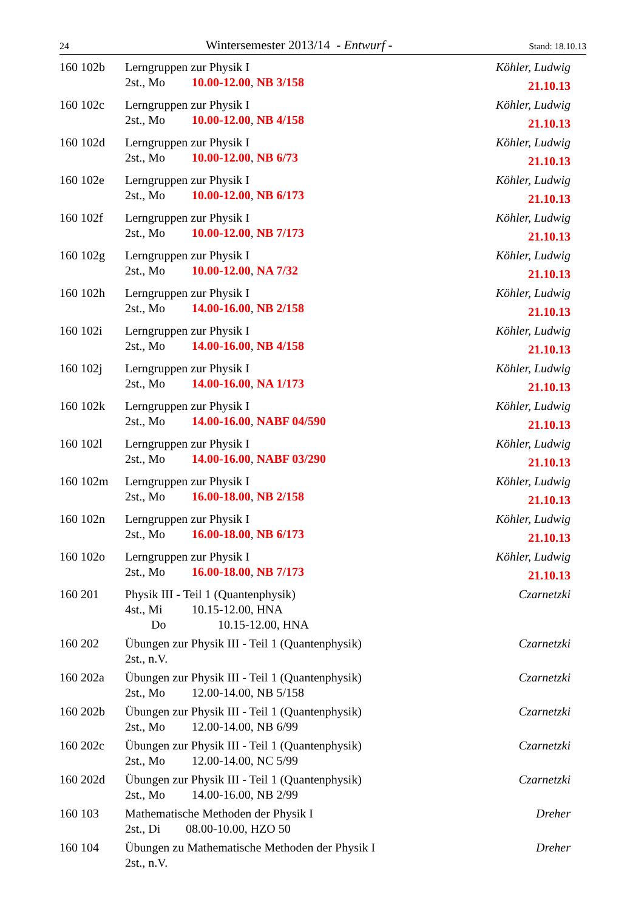24 Wintersemester 2013/14 - Entwurf - Stand: 18.10.13
160 102b Lerngruppen zur Physik I
2st., Mo 10.00-12.00, NB 3/158
Köhler, Ludwig
21.10.13
160 102c Lerngruppen zur Physik I
2st., Mo 10.00-12.00, NB 4/158
Köhler, Ludwig
21.10.13
160 102d Lerngruppen zur Physik I
2st., Mo 10.00-12.00, NB 6/73
Köhler, Ludwig
21.10.13
160 102e Lerngruppen zur Physik I
2st., Mo 10.00-12.00, NB 6/173
Köhler, Ludwig
21.10.13
160 102f Lerngruppen zur Physik I
2st., Mo 10.00-12.00, NB 7/173
Köhler, Ludwig
21.10.13
160 102g Lerngruppen zur Physik I
2st., Mo 10.00-12.00, NA 7/32
Köhler, Ludwig
21.10.13
160 102h Lerngruppen zur Physik I
2st., Mo 14.00-16.00, NB 2/158
Köhler, Ludwig
21.10.13
160 102i Lerngruppen zur Physik I
2st., Mo 14.00-16.00, NB 4/158
Köhler, Ludwig
21.10.13
160 102j Lerngruppen zur Physik I
2st., Mo 14.00-16.00, NA 1/173
Köhler, Ludwig
21.10.13
160 102k Lerngruppen zur Physik I
2st., Mo 14.00-16.00, NABF 04/590
Köhler, Ludwig
21.10.13
160 102l Lerngruppen zur Physik I
2st., Mo 14.00-16.00, NABF 03/290
Köhler, Ludwig
21.10.13
160 102m Lerngruppen zur Physik I
2st., Mo 16.00-18.00, NB 2/158
Köhler, Ludwig
21.10.13
160 102n Lerngruppen zur Physik I
2st., Mo 16.00-18.00, NB 6/173
Köhler, Ludwig
21.10.13
160 102o Lerngruppen zur Physik I
2st., Mo 16.00-18.00, NB 7/173
Köhler, Ludwig
21.10.13
160 201 Physik III - Teil 1 (Quantenphysik)
4st., Mi 10.15-12.00, HNA
Do 10.15-12.00, HNA
Czarnetzki
160 202 Übungen zur Physik III - Teil 1 (Quantenphysik)
2st., n.V.
Czarnetzki
160 202a Übungen zur Physik III - Teil 1 (Quantenphysik)
2st., Mo 12.00-14.00, NB 5/158
Czarnetzki
160 202b Übungen zur Physik III - Teil 1 (Quantenphysik)
2st., Mo 12.00-14.00, NB 6/99
Czarnetzki
160 202c Übungen zur Physik III - Teil 1 (Quantenphysik)
2st., Mo 12.00-14.00, NC 5/99
Czarnetzki
160 202d Übungen zur Physik III - Teil 1 (Quantenphysik)
2st., Mo 14.00-16.00, NB 2/99
Czarnetzki
160 103 Mathematische Methoden der Physik I
2st., Di 08.00-10.00, HZO 50
Dreher
160 104 Übungen zu Mathematische Methoden der Physik I
2st., n.V.
Dreher